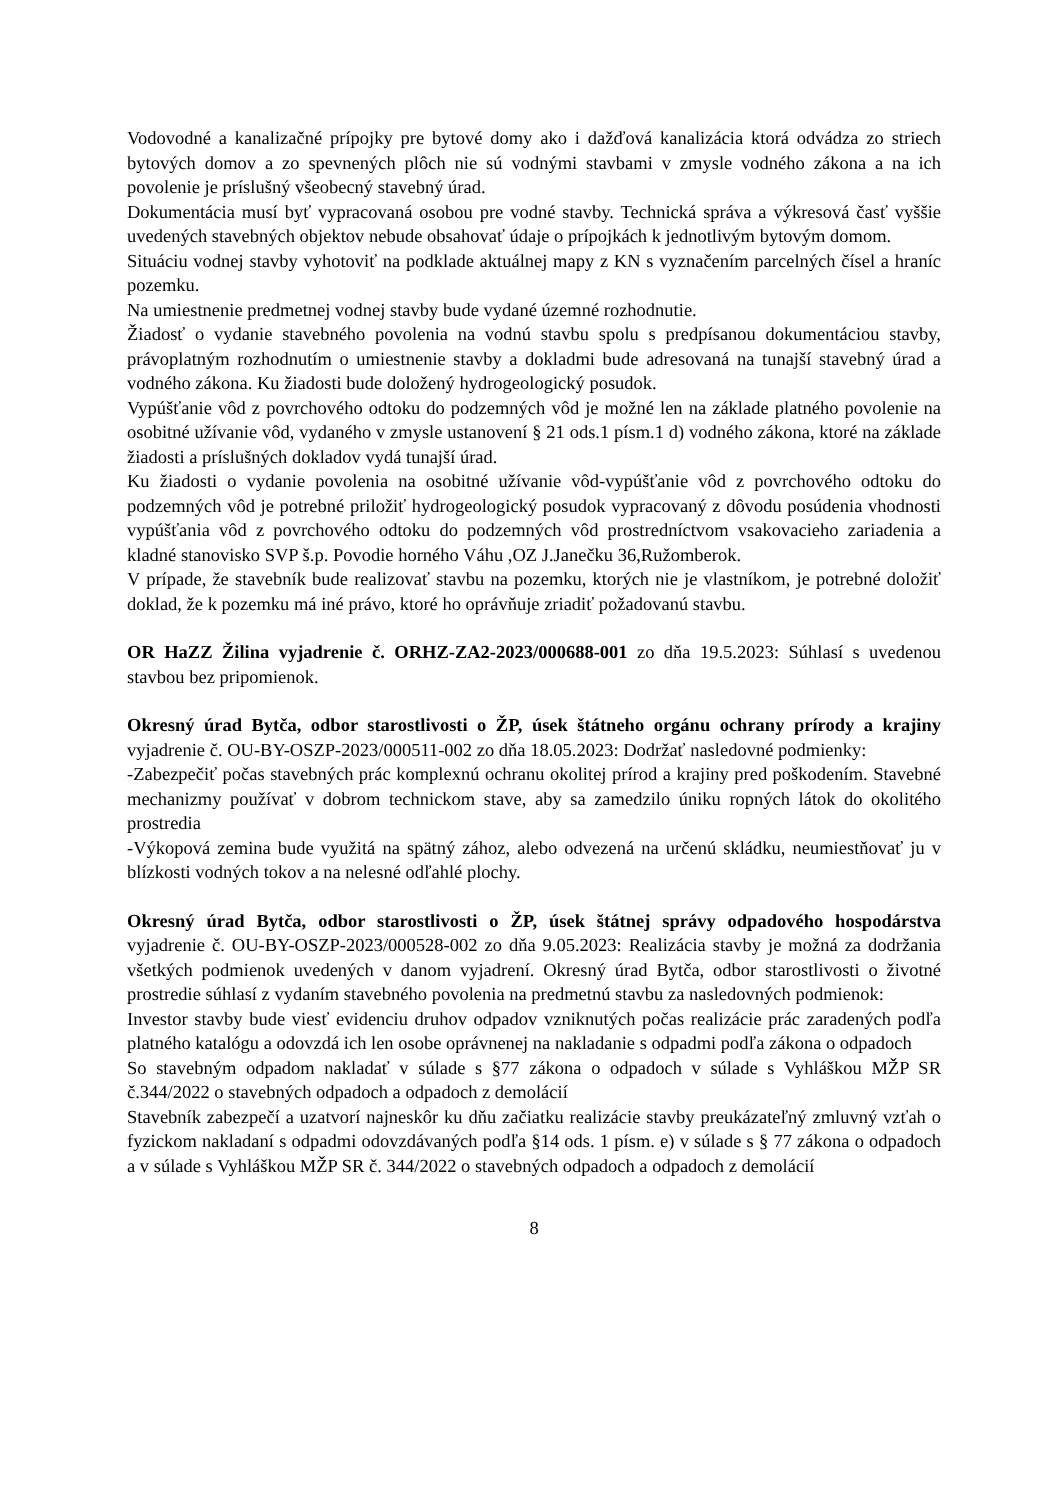Vodovodné a kanalizačné prípojky pre bytové domy ako i dažďová kanalizácia ktorá odvádza zo striech bytových domov a zo spevnených plôch nie sú vodnými stavbami v zmysle vodného zákona a na ich povolenie je príslušný všeobecný stavebný úrad.
Dokumentácia musí byť vypracovaná osobou pre vodné stavby. Technická správa a výkresová časť vyššie uvedených stavebných objektov nebude obsahovať údaje o prípojkách k jednotlivým bytovým domom.
Situáciu vodnej stavby vyhotoviť na podklade aktuálnej mapy z KN s vyznačením parcelných čísel a hraníc pozemku.
Na umiestnenie predmetnej vodnej stavby bude vydané územné rozhodnutie.
Žiadosť o vydanie stavebného povolenia na vodnú stavbu spolu s predpísanou dokumentáciou stavby, právoplatným rozhodnutím o umiestnenie stavby a dokladmi bude adresovaná na tunajší stavebný úrad a vodného zákona. Ku žiadosti bude doložený hydrogeologický posudok.
Vypúšťanie vôd z povrchového odtoku do podzemných vôd je možné len na základe platného povolenie na osobitné užívanie vôd, vydaného v zmysle ustanovení § 21 ods.1 písm.1 d) vodného zákona, ktoré na základe žiadosti a príslušných dokladov vydá tunajší úrad.
Ku žiadosti o vydanie povolenia na osobitné užívanie vôd-vypúšťanie vôd z povrchového odtoku do podzemných vôd je potrebné priložiť hydrogeologický posudok vypracovaný z dôvodu posúdenia vhodnosti vypúšťania vôd z povrchového odtoku do podzemných vôd prostredníctvom vsakovacieho zariadenia a kladné stanovisko SVP š.p. Povodie horného Váhu ,OZ J.Janečku 36,Ružomberok.
V prípade, že stavebník bude realizovať stavbu na pozemku, ktorých nie je vlastníkom, je potrebné doložiť doklad, že k pozemku má iné právo, ktoré ho oprávňuje zriadiť požadovanú stavbu.
OR HaZZ Žilina vyjadrenie č. ORHZ-ZA2-2023/000688-001 zo dňa 19.5.2023: Súhlasí s uvedenou stavbou bez pripomienok.
Okresný úrad Bytča, odbor starostlivosti o ŽP, úsek štátneho orgánu ochrany prírody a krajiny vyjadrenie č. OU-BY-OSZP-2023/000511-002 zo dňa 18.05.2023: Dodržať nasledovné podmienky:
-Zabezpečiť počas stavebných prác komplexnú ochranu okolitej prírod a krajiny pred poškodením. Stavebné mechanizmy používať v dobrom technickom stave, aby sa zamedzilo úniku ropných látok do okolitého prostredia
-Výkopová zemina bude využitá na spätný zához, alebo odvezená na určenú skládku, neumiestňovať ju v blízkosti vodných tokov a na nelesné odľahlé plochy.
Okresný úrad Bytča, odbor starostlivosti o ŽP, úsek štátnej správy odpadového hospodárstva vyjadrenie č. OU-BY-OSZP-2023/000528-002 zo dňa 9.05.2023: Realizácia stavby je možná za dodržania všetkých podmienok uvedených v danom vyjadrení. Okresný úrad Bytča, odbor starostlivosti o životné prostredie súhlasí z vydaním stavebného povolenia na predmetnú stavbu za nasledovných podmienok:
Investor stavby bude viesť evidenciu druhov odpadov vzniknutých počas realizácie prác zaradených podľa platného katalógu a odovzdá ich len osobe oprávnenej na nakladanie s odpadmi podľa zákona o odpadoch
So stavebným odpadom nakladať v súlade s §77 zákona o odpadoch v súlade s Vyhláškou MŽP SR č.344/2022 o stavebných odpadoch a odpadoch z demolácií
Stavebník zabezpečí a uzatvorí najneskôr ku dňu začiatku realizácie stavby preukázateľný zmluvný vzťah o fyzickom nakladaní s odpadmi odovzdávaných podľa §14 ods. 1 písm. e) v súlade s § 77 zákona o odpadoch a v súlade s Vyhláškou MŽP SR č. 344/2022 o stavebných odpadoch a odpadoch z demolácií
8